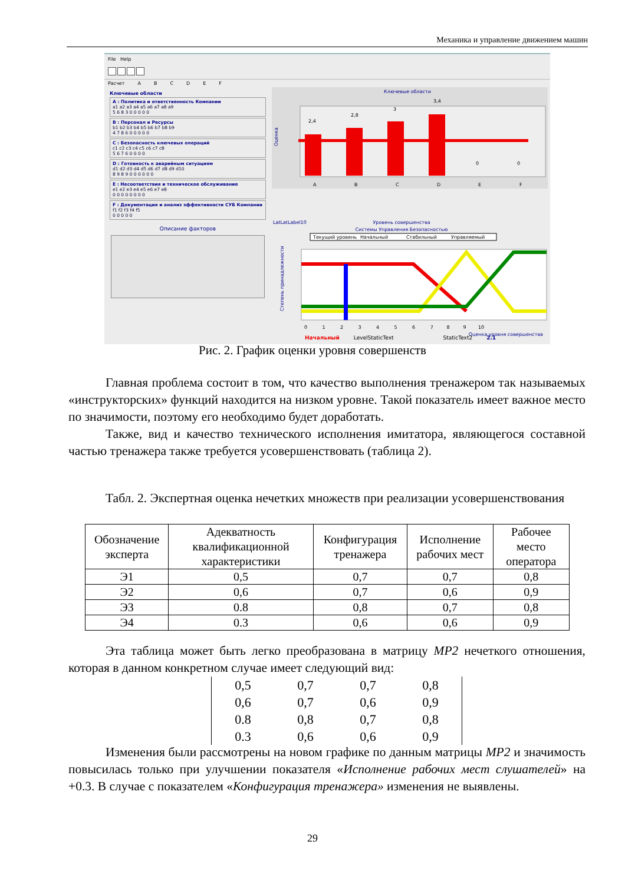Механика и управление движением машин
File Help
Расчет ABCDEF
Ключевые области
A : Политика и ответственность Компании
a1 a2 a3 a4 a5 a6 a7 a8 a9
5 6 8 3 0 0 0 0 0
B : Персонал и Ресурсы
b1 b2 b3 b4 b5 b6 b7 b8 b9
4 7 8 6 0 0 0 0 0
C : Безопасность ключевых операций
c1 c2 c3 c4 c5 c6 c7 c8
5 6 7 6 0 0 0 0
D : Готовность к аварийным ситуациям
d1 d2 d3 d4 d5 d6 d7 d8 d9 d10
8 9 8 9 0 0 0 0 0 0
E : Несоответствия и техническое обслуживание
e1 e2 e3 e4 e5 e6 e7 e8
0 0 0 0 0 0 0 0
F : Документация и анализ эффективности СУБ Компании
f1 f2 f3 f4 f5
0 0 0 0 0
Описание факторов
Ключевые области
Оценка
2,4
2,8
3
3,4
0
0
A
B
C
D
E
F
LatLatLabel10
Уровень совершенства
Системы Управления Безопасностью
Текущий уровень
Начальный
Стабильный
Управляемый
Степень принадлежности
0 1 2 3 4 5 6 7 8 9 10
Оценка уровня совершенства
Начальный LevelStaticText StaticText2 2.1
Рис. 2. График оценки уровня совершенств
Главная проблема состоит в том, что качество выполнения тренажером так называемых «инструкторских» функций находится на низком уровне. Такой показатель имеет важное место по значимости, поэтому его необходимо будет доработать.
Также, вид и качество технического исполнения имитатора, являющегося составной частью тренажера также требуется усовершенствовать (таблица 2).
Табл. 2. Экспертная оценка нечетких множеств при реализации усовершенствования
| Обозначение эксперта | Адекватность квалификационной характеристики | Конфигурация тренажера | Исполнение рабочих мест | Рабочее место оператора |
| --- | --- | --- | --- | --- |
| Э1 | 0,5 | 0,7 | 0,7 | 0,8 |
| Э2 | 0,6 | 0,7 | 0,6 | 0,9 |
| Э3 | 0.8 | 0,8 | 0,7 | 0,8 |
| Э4 | 0.3 | 0,6 | 0,6 | 0,9 |
Эта таблица может быть легко преобразована в матрицу MP2 нечеткого отношения, которая в данном конкретном случае имеет следующий вид:
0,5 0,7 0,7 0,8
0,6 0,7 0,6 0,9
0.8 0,8 0,7 0,8
0.3 0,6 0,6 0,9
Изменения были рассмотрены на новом графике по данным матрицы MP2 и значимость повысилась только при улучшении показателя «Исполнение рабочих мест слушателей» на +0.3. В случае с показателем «Конфигурация тренажера» изменения не выявлены.
29